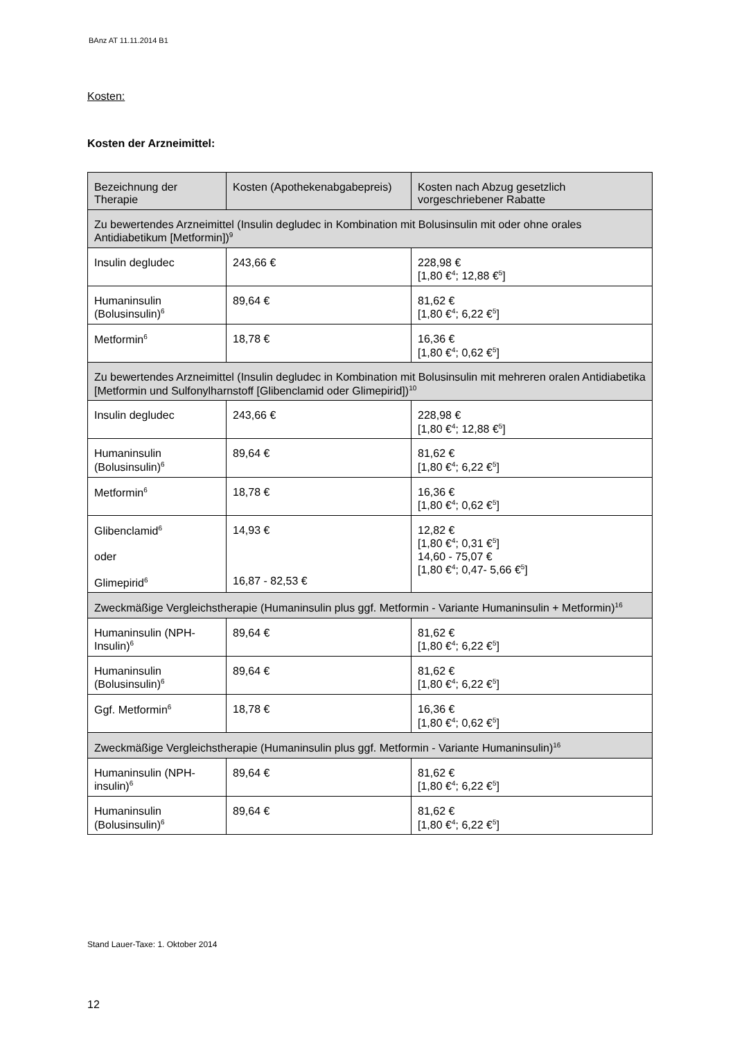BAnz AT 11.11.2014 B1
Kosten:
Kosten der Arzneimittel:
| Bezeichnung der Therapie | Kosten (Apothekenabgabepreis) | Kosten nach Abzug gesetzlich vorgeschriebener Rabatte |
| --- | --- | --- |
| Zu bewertendes Arzneimittel (Insulin degludec in Kombination mit Bolusinsulin mit oder ohne orales Antidiabetikum [Metformin])<sup>9</sup> | | |
| Insulin degludec | 243,66 € | 228,98 € [1,80 €<sup>4</sup>; 12,88 €<sup>5</sup>] |
| Humaninsulin (Bolusinsulin)<sup>6</sup> | 89,64 € | 81,62 € [1,80 €<sup>4</sup>; 6,22 €<sup>5</sup>] |
| Metformin<sup>6</sup> | 18,78 € | 16,36 € [1,80 €<sup>4</sup>; 0,62 €<sup>5</sup>] |
| Zu bewertendes Arzneimittel (Insulin degludec in Kombination mit Bolusinsulin mit mehreren oralen Antidiabetika [Metformin und Sulfonylharnstoff [Glibenclamid oder Glimepirid])<sup>10</sup> | | |
| Insulin degludec | 243,66 € | 228,98 € [1,80 €<sup>4</sup>; 12,88 €<sup>5</sup>] |
| Humaninsulin (Bolusinsulin)<sup>6</sup> | 89,64 € | 81,62 € [1,80 €<sup>4</sup>; 6,22 €<sup>5</sup>] |
| Metformin<sup>6</sup> | 18,78 € | 16,36 € [1,80 €<sup>4</sup>; 0,62 €<sup>5</sup>] |
| Glibenclamid<sup>6</sup> oder Glimepirid<sup>6</sup> | 14,93 € 16,87 - 82,53 € | 12,82 € [1,80 €<sup>4</sup>; 0,31 €<sup>5</sup>] 14,60 - 75,07 € [1,80 €<sup>4</sup>; 0,47- 5,66 €<sup>5</sup>] |
| Zweckmäßige Vergleichstherapie (Humaninsulin plus ggf. Metformin - Variante Humaninsulin + Metformin)<sup>16</sup> | | |
| Humaninsulin (NPH-Insulin)<sup>6</sup> | 89,64 € | 81,62 € [1,80 €<sup>4</sup>; 6,22 €<sup>5</sup>] |
| Humaninsulin (Bolusinsulin)<sup>6</sup> | 89,64 € | 81,62 € [1,80 €<sup>4</sup>; 6,22 €<sup>5</sup>] |
| Ggf. Metformin<sup>6</sup> | 18,78 € | 16,36 € [1,80 €<sup>4</sup>; 0,62 €<sup>5</sup>] |
| Zweckmäßige Vergleichstherapie (Humaninsulin plus ggf. Metformin - Variante Humaninsulin)<sup>16</sup> | | |
| Humaninsulin (NPH-insulin)<sup>6</sup> | 89,64 € | 81,62 € [1,80 €<sup>4</sup>; 6,22 €<sup>5</sup>] |
| Humaninsulin (Bolusinsulin)<sup>6</sup> | 89,64 € | 81,62 € [1,80 €<sup>4</sup>; 6,22 €<sup>5</sup>] |
Stand Lauer-Taxe: 1. Oktober 2014
12